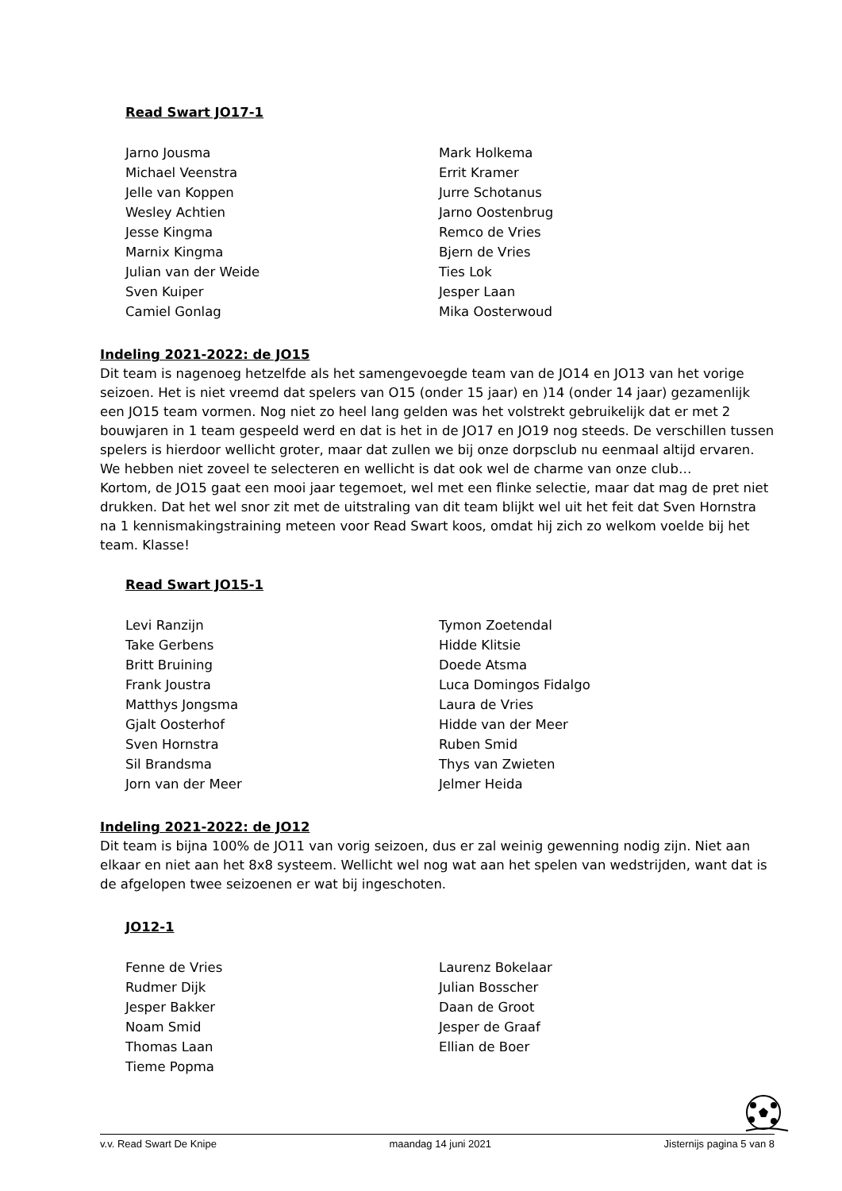Read Swart JO17-1
Jarno Jousma
Michael Veenstra
Jelle van Koppen
Wesley Achtien
Jesse Kingma
Marnix Kingma
Julian van der Weide
Sven Kuiper
Camiel Gonlag
Mark Holkema
Errit Kramer
Jurre Schotanus
Jarno Oostenbrug
Remco de Vries
Bjern de Vries
Ties Lok
Jesper Laan
Mika Oosterwoud
Indeling 2021-2022: de JO15
Dit team is nagenoeg hetzelfde als het samengevoegde team van de JO14 en JO13 van het vorige seizoen. Het is niet vreemd dat spelers van O15 (onder 15 jaar) en )14 (onder 14 jaar) gezamenlijk een JO15 team vormen. Nog niet zo heel lang gelden was het volstrekt gebruikelijk dat er met 2 bouwjaren in 1 team gespeeld werd en dat is het in de JO17 en JO19 nog steeds. De verschillen tussen spelers is hierdoor wellicht groter, maar dat zullen we bij onze dorpsclub nu eenmaal altijd ervaren. We hebben niet zoveel te selecteren en wellicht is dat ook wel de charme van onze club…
Kortom, de JO15 gaat een mooi jaar tegemoet, wel met een flinke selectie, maar dat mag de pret niet drukken. Dat het wel snor zit met de uitstraling van dit team blijkt wel uit het feit dat Sven Hornstra na 1 kennismakingstraining meteen voor Read Swart koos, omdat hij zich zo welkom voelde bij het team. Klasse!
Read Swart JO15-1
Levi Ranzijn
Take Gerbens
Britt Bruining
Frank Joustra
Matthys Jongsma
Gjalt Oosterhof
Sven Hornstra
Sil Brandsma
Jorn van der Meer
Tymon Zoetendal
Hidde Klitsie
Doede Atsma
Luca Domingos Fidalgo
Laura de Vries
Hidde van der Meer
Ruben Smid
Thys van Zwieten
Jelmer Heida
Indeling 2021-2022: de JO12
Dit team is bijna 100% de JO11 van vorig seizoen, dus er zal weinig gewenning nodig zijn. Niet aan elkaar en niet aan het 8x8 systeem. Wellicht wel nog wat aan het spelen van wedstrijden, want dat is de afgelopen twee seizoenen er wat bij ingeschoten.
JO12-1
Fenne de Vries
Rudmer Dijk
Jesper Bakker
Noam Smid
Thomas Laan
Tieme Popma
Laurenz Bokelaar
Julian Bosscher
Daan de Groot
Jesper de Graaf
Ellian de Boer
v.v. Read Swart De Knipe maandag 14 juni 2021 Jisternijs pagina 5 van 8